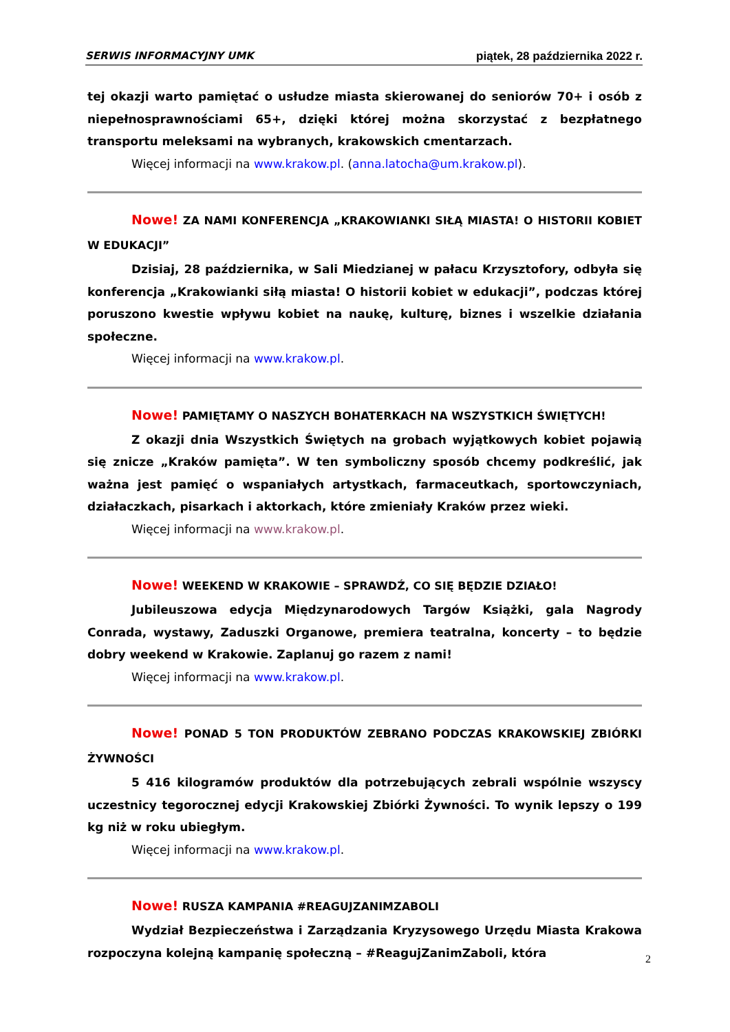SERWIS INFORMACYJNY UMK piątek, 28 października 2022 r.
tej okazji warto pamiętać o usłudze miasta skierowanej do seniorów 70+ i osób z niepełnosprawnościami 65+, dzięki której można skorzystać z bezpłatnego transportu meleksami na wybranych, krakowskich cmentarzach.
Więcej informacji na www.krakow.pl. (anna.latocha@um.krakow.pl).
Nowe! ZA NAMI KONFERENCJA „KRAKOWIANKI SIŁĄ MIASTA! O HISTORII KOBIET W EDUKACJI”
Dzisiaj, 28 października, w Sali Miedzianej w pałacu Krzysztofory, odbyła się konferencja „Krakowianki siłą miasta! O historii kobiet w edukacji”, podczas której poruszono kwestie wpływu kobiet na naukę, kulturę, biznes i wszelkie działania społeczne.
Więcej informacji na www.krakow.pl.
Nowe! PAMIĘTAMY O NASZYCH BOHATERKACH NA WSZYSTKICH ŚWIĘTYCH!
Z okazji dnia Wszystkich Świętych na grobach wyjątkowych kobiet pojawią się znicze „Kraków pamięta”. W ten symboliczny sposób chcemy podkreślić, jak ważna jest pamięć o wspaniałych artystkach, farmaceutkach, sportowczyniach, działaczkach, pisarkach i aktorkach, które zmieniały Kraków przez wieki.
Więcej informacji na www.krakow.pl.
Nowe! WEEKEND W KRAKOWIE – SPRAWDŹ, CO SIĘ BĘDZIE DZIAŁO!
Jubileuszowa edycja Międzynarodowych Targów Książki, gala Nagrody Conrada, wystawy, Zaduszki Organowe, premiera teatralna, koncerty – to będzie dobry weekend w Krakowie. Zaplanuj go razem z nami!
Więcej informacji na www.krakow.pl.
Nowe! PONAD 5 TON PRODUKTÓW ZEBRANO PODCZAS KRAKOWSKIEJ ZBIÓRKI ŻYWNOŚCI
5 416 kilogramów produktów dla potrzebujących zebrali wspólnie wszyscy uczestnicy tegorocznej edycji Krakowskiej Zbiórki Żywności. To wynik lepszy o 199 kg niż w roku ubiegłym.
Więcej informacji na www.krakow.pl.
Nowe! RUSZA KAMPANIA #REAGUJZANIMZABOLI
Wydział Bezpieczeństwa i Zarządzania Kryzysowego Urzędu Miasta Krakowa rozpoczyna kolejną kampanię społeczną – #ReagujZanimZaboli, która
2